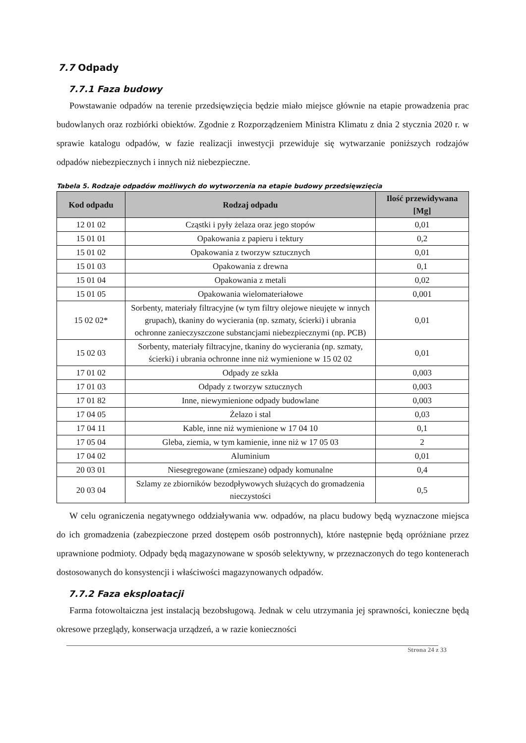7.7 Odpady
7.7.1 Faza budowy
Powstawanie odpadów na terenie przedsięwzięcia będzie miało miejsce głównie na etapie prowadzenia prac budowlanych oraz rozbiórki obiektów. Zgodnie z Rozporządzeniem Ministra Klimatu z dnia 2 stycznia 2020 r. w sprawie katalogu odpadów, w fazie realizacji inwestycji przewiduje się wytwarzanie poniższych rodzajów odpadów niebezpiecznych i innych niż niebezpieczne.
Tabela 5. Rodzaje odpadów możliwych do wytworzenia na etapie budowy przedsięwzięcia
| Kod odpadu | Rodzaj odpadu | Ilość przewidywana [Mg] |
| --- | --- | --- |
| 12 01 02 | Cząstki i pyły żelaza oraz jego stopów | 0,01 |
| 15 01 01 | Opakowania z papieru i tektury | 0,2 |
| 15 01 02 | Opakowania z tworzyw sztucznych | 0,01 |
| 15 01 03 | Opakowania z drewna | 0,1 |
| 15 01 04 | Opakowania z metali | 0,02 |
| 15 01 05 | Opakowania wielomateriałowe | 0,001 |
| 15 02 02* | Sorbenty, materiały filtracyjne (w tym filtry olejowe nieujęte w innych grupach), tkaniny do wycierania (np. szmaty, ścierki) i ubrania ochronne zanieczyszczone substancjami niebezpiecznymi (np. PCB) | 0,01 |
| 15 02 03 | Sorbenty, materiały filtracyjne, tkaniny do wycierania (np. szmaty, ścierki) i ubrania ochronne inne niż wymienione w 15 02 02 | 0,01 |
| 17 01 02 | Odpady ze szkła | 0,003 |
| 17 01 03 | Odpady z tworzyw sztucznych | 0,003 |
| 17 01 82 | Inne, niewymienione odpady budowlane | 0,003 |
| 17 04 05 | Żelazo i stal | 0,03 |
| 17 04 11 | Kable, inne niż wymienione w 17 04 10 | 0,1 |
| 17 05 04 | Gleba, ziemia, w tym kamienie, inne niż w 17 05 03 | 2 |
| 17 04 02 | Aluminium | 0,01 |
| 20 03 01 | Niesegregowane (zmieszane) odpady komunalne | 0,4 |
| 20 03 04 | Szlamy ze zbiorników bezodpływowych służących do gromadzenia nieczystości | 0,5 |
W celu ograniczenia negatywnego oddziaływania ww. odpadów, na placu budowy będą wyznaczone miejsca do ich gromadzenia (zabezpieczone przed dostępem osób postronnych), które następnie będą opróżniane przez uprawnione podmioty. Odpady będą magazynowane w sposób selektywny, w przeznaczonych do tego kontenerach dostosowanych do konsystencji i właściwości magazynowanych odpadów.
7.7.2 Faza eksploatacji
Farma fotowoltaiczna jest instalacją bezobsługową. Jednak w celu utrzymania jej sprawności, konieczne będą okresowe przeglądy, konserwacja urządzeń, a w razie konieczności
Strona 24 z 33